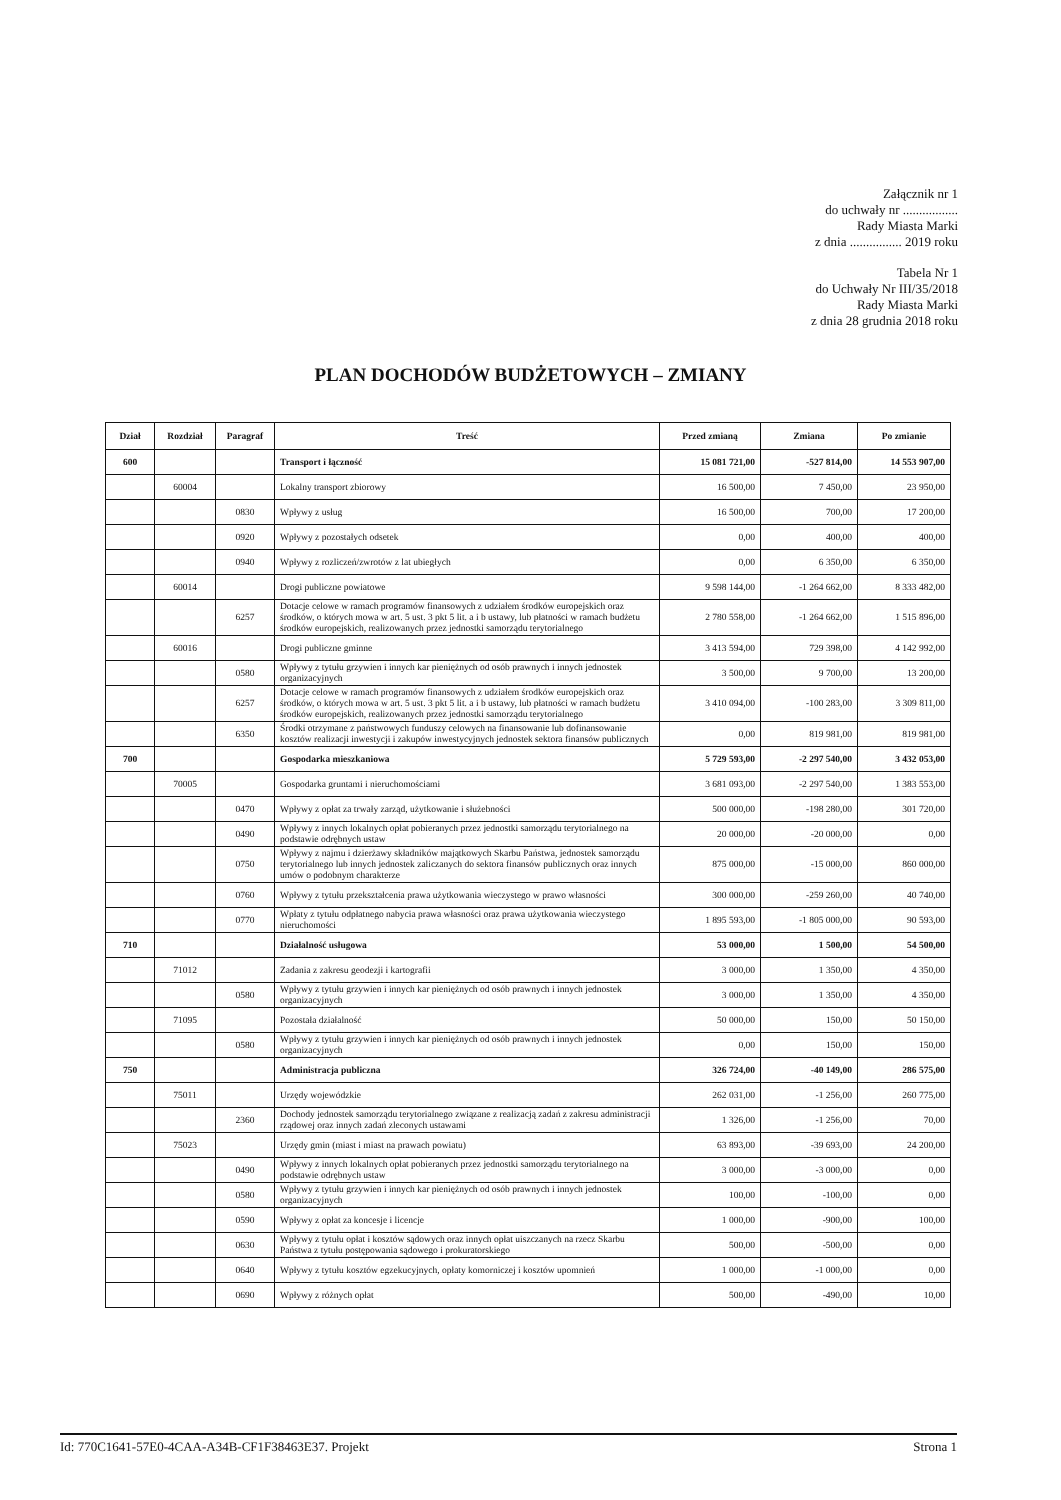Załącznik nr 1
do uchwały nr .................
Rady Miasta Marki
z dnia ................ 2019 roku
Tabela Nr 1
do Uchwały Nr III/35/2018
Rady Miasta Marki
z dnia 28 grudnia 2018 roku
PLAN DOCHODÓW BUDŻETOWYCH – ZMIANY
| Dział | Rozdział | Paragraf | Treść | Przed zmianą | Zmiana | Po zmianie |
| --- | --- | --- | --- | --- | --- | --- |
| 600 | | | Transport i łączność | 15 081 721,00 | -527 814,00 | 14 553 907,00 |
| | 60004 | | Lokalny transport zbiorowy | 16 500,00 | 7 450,00 | 23 950,00 |
| | | 0830 | Wpływy z usług | 16 500,00 | 700,00 | 17 200,00 |
| | | 0920 | Wpływy z pozostałych odsetek | 0,00 | 400,00 | 400,00 |
| | | 0940 | Wpływy z rozliczeń/zwrotów z lat ubiegłych | 0,00 | 6 350,00 | 6 350,00 |
| | 60014 | | Drogi publiczne powiatowe | 9 598 144,00 | -1 264 662,00 | 8 333 482,00 |
| | | 6257 | Dotacje celowe w ramach programów finansowych z udziałem środków europejskich oraz środków, o których mowa w art. 5 ust. 3 pkt 5 lit. a i b ustawy, lub płatności w ramach budżetu środków europejskich, realizowanych przez jednostki samorządu terytorialnego | 2 780 558,00 | -1 264 662,00 | 1 515 896,00 |
| | 60016 | | Drogi publiczne gminne | 3 413 594,00 | 729 398,00 | 4 142 992,00 |
| | | 0580 | Wpływy z tytułu grzywien i innych kar pieniężnych od osób prawnych i innych jednostek organizacyjnych | 3 500,00 | 9 700,00 | 13 200,00 |
| | | 6257 | Dotacje celowe w ramach programów finansowych z udziałem środków europejskich oraz środków, o których mowa w art. 5 ust. 3 pkt 5 lit. a i b ustawy, lub płatności w ramach budżetu środków europejskich, realizowanych przez jednostki samorządu terytorialnego | 3 410 094,00 | -100 283,00 | 3 309 811,00 |
| | | 6350 | Środki otrzymane z państwowych funduszy celowych na finansowanie lub dofinansowanie kosztów realizacji inwestycji i zakupów inwestycyjnych jednostek sektora finansów publicznych | 0,00 | 819 981,00 | 819 981,00 |
| 700 | | | Gospodarka mieszkaniowa | 5 729 593,00 | -2 297 540,00 | 3 432 053,00 |
| | 70005 | | Gospodarka gruntami i nieruchomościami | 3 681 093,00 | -2 297 540,00 | 1 383 553,00 |
| | | 0470 | Wpływy z opłat za trwały zarząd, użytkowanie i służebności | 500 000,00 | -198 280,00 | 301 720,00 |
| | | 0490 | Wpływy z innych lokalnych opłat pobieranych przez jednostki samorządu terytorialnego na podstawie odrębnych ustaw | 20 000,00 | -20 000,00 | 0,00 |
| | | 0750 | Wpływy z najmu i dzierżawy składników majątkowych Skarbu Państwa, jednostek samorządu terytorialnego lub innych jednostek zaliczanych do sektora finansów publicznych oraz innych umów o podobnym charakterze | 875 000,00 | -15 000,00 | 860 000,00 |
| | | 0760 | Wpływy z tytułu przekształcenia prawa użytkowania wieczystego w prawo własności | 300 000,00 | -259 260,00 | 40 740,00 |
| | | 0770 | Wpłaty z tytułu odpłatnego nabycia prawa własności oraz prawa użytkowania wieczystego nieruchomości | 1 895 593,00 | -1 805 000,00 | 90 593,00 |
| 710 | | | Działalność usługowa | 53 000,00 | 1 500,00 | 54 500,00 |
| | 71012 | | Zadania z zakresu geodezji i kartografii | 3 000,00 | 1 350,00 | 4 350,00 |
| | | 0580 | Wpływy z tytułu grzywien i innych kar pieniężnych od osób prawnych i innych jednostek organizacyjnych | 3 000,00 | 1 350,00 | 4 350,00 |
| | 71095 | | Pozostała działalność | 50 000,00 | 150,00 | 50 150,00 |
| | | 0580 | Wpływy z tytułu grzywien i innych kar pieniężnych od osób prawnych i innych jednostek organizacyjnych | 0,00 | 150,00 | 150,00 |
| 750 | | | Administracja publiczna | 326 724,00 | -40 149,00 | 286 575,00 |
| | 75011 | | Urzędy wojewódzkie | 262 031,00 | -1 256,00 | 260 775,00 |
| | | 2360 | Dochody jednostek samorządu terytorialnego związane z realizacją zadań z zakresu administracji rządowej oraz innych zadań zleconych ustawami | 1 326,00 | -1 256,00 | 70,00 |
| | 75023 | | Urzędy gmin (miast i miast na prawach powiatu) | 63 893,00 | -39 693,00 | 24 200,00 |
| | | 0490 | Wpływy z innych lokalnych opłat pobieranych przez jednostki samorządu terytorialnego na podstawie odrębnych ustaw | 3 000,00 | -3 000,00 | 0,00 |
| | | 0580 | Wpływy z tytułu grzywien i innych kar pieniężnych od osób prawnych i innych jednostek organizacyjnych | 100,00 | -100,00 | 0,00 |
| | | 0590 | Wpływy z opłat za koncesje i licencje | 1 000,00 | -900,00 | 100,00 |
| | | 0630 | Wpływy z tytułu opłat i kosztów sądowych oraz innych opłat uiszczanych na rzecz Skarbu Państwa z tytułu postępowania sądowego i prokuratorskiego | 500,00 | -500,00 | 0,00 |
| | | 0640 | Wpływy z tytułu kosztów egzekucyjnych, opłaty komorniczej i kosztów upomnień | 1 000,00 | -1 000,00 | 0,00 |
| | | 0690 | Wpływy z różnych opłat | 500,00 | -490,00 | 10,00 |
Id: 770C1641-57E0-4CAA-A34B-CF1F38463E37. Projekt Strona 1